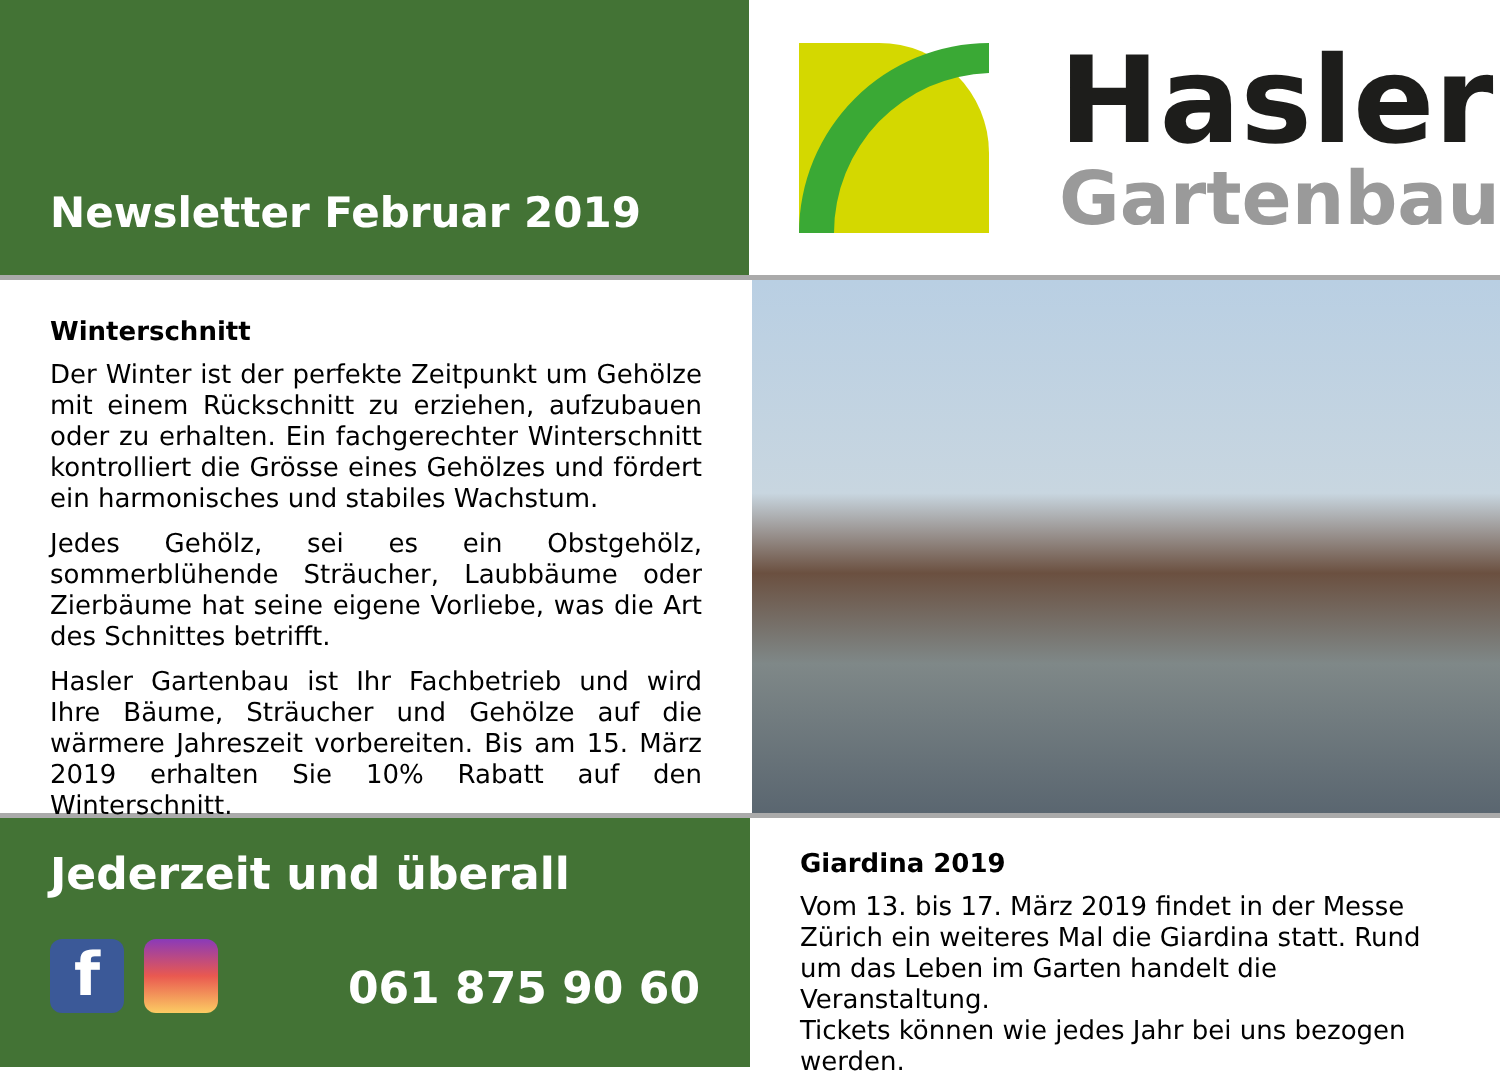Newsletter Februar 2019
Hasler
Gartenbau
Winterschnitt
Der Winter ist der perfekte Zeitpunkt um Gehölze mit einem Rückschnitt zu erziehen, aufzubauen oder zu erhalten. Ein fachgerechter Winterschnitt kontrolliert die Grösse eines Gehölzes und fördert ein harmonisches und stabiles Wachstum.
Jedes Gehölz, sei es ein Obstgehölz, sommerblühende Sträucher, Laubbäume oder Zierbäume hat seine eigene Vorliebe, was die Art des Schnittes betrifft.
Hasler Gartenbau ist Ihr Fachbetrieb und wird Ihre Bäume, Sträucher und Gehölze auf die wärmere Jahreszeit vorbereiten. Bis am 15. März 2019 erhalten Sie 10% Rabatt auf den Winterschnitt.
Jederzeit und überall
f
061 875 90 60
Giardina 2019
Vom 13. bis 17. März 2019 findet in der Messe Zürich ein weiteres Mal die Giardina statt. Rund um das Leben im Garten handelt die Veranstaltung.
Tickets können wie jedes Jahr bei uns bezogen werden.